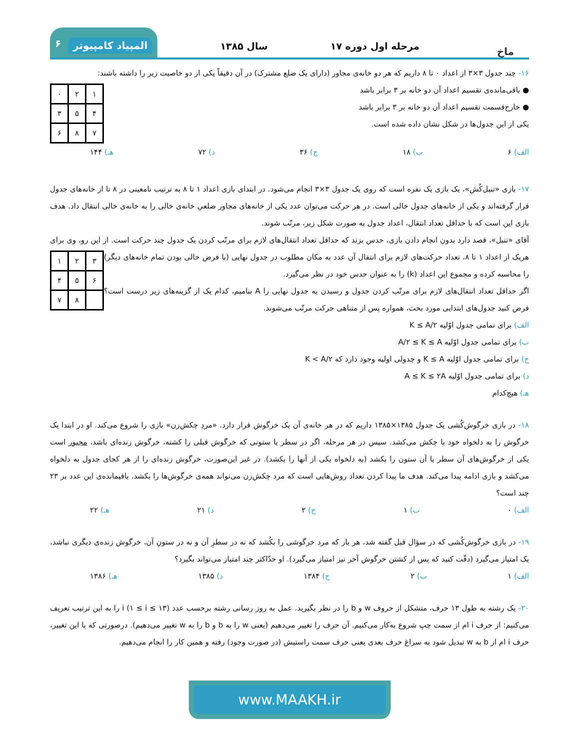ماخ
مرحله اول دوره ۱۷
سال ۱۳۸۵
المپیاد کامپیوتر ۶
۱۶- چند جدول ۳×۳ از اعداد ۰ تا ۸ داریم که هر دو خانه‌ی مجاور (دارای یک ضلع مشترک) در آن دقیقاً یکی از دو خاصیت زیر را داشته باشند:
| ۱ | ۲ | ۰ |
| ۴ | ۵ | ۳ |
| ۷ | ۸ | ۶ |
● باقی‌مانده‌ی تقسیم اعداد آن دو خانه بر ۳ برابر باشد
● خارج‌قسمت تقسیم اعداد آن دو خانه بر ۳ برابر باشد
یکی از این جدول‌ها در شکل نشان داده شده است.
الف) ۶ ب) ۱۸ ج) ۳۶ د) ۷۲ هـ) ۱۴۴
۱۷- بازی «تنبل‌کُش»، یک بازی یک نفره است که روی یک جدول ۳×۳ انجام می‌شود. در ابتدای بازی اعداد ۱ تا ۸ به ترتیب نامعینی در ۸ تا از خانه‌های جدول قرار گرفته‌اند و یکی از خانه‌های جدول خالی است. در هر حرکت می‌توان عدد یکی از خانه‌های مجاور ضلعیِ خانه‌ی خالی را به خانه‌ی خالی انتقال داد. هدف بازی این است که با حداقل تعداد انتقال، اعداد جدول به صورت شکل زیر، مرتّب شوند.
آقای «تنبل»، قصد دارد بدون انجام دادن بازی، حدس بزند که حداقل تعداد انتقال‌های لازم برای مرتّب کردن یک جدول چند حرکت است. از این رو، وی برای هریک از اعداد ۱ تا ۸، تعداد حرکت‌های لازم برای انتقال آن عدد به مکان مطلوب در جدول نهایی (با فرض خالی بودن تمام
| ۳ | ۲ | ۱ |
| ۶ | ۵ | ۴ |
| | ۸ | ۷ |
خانه‌های دیگر) را محاسبه کرده و مجموع این اعداد (k) را به عنوان حدس خود در نظر می‌گیرد.
اگر حداقل تعداد انتقال‌های لازم برای مرتّب کردن جدول و رسیدن به جدول نهایی را A بنامیم، کدام یک از گزینه‌های زیر درست است؟ فرض کنید جدول‌های ابتدایی مورد بحث، همواره پس از متناهی حرکت مرتّب می‌شوند.
الف) برای تمامی جدول اوّلیه K ≤ A/۲
ب) برای تمامی جدول اوّلیه A/۲ ≤ K ≤ A
ج) برای تمامی جدول اوّلیه K ≤ A و جدولی اولیه وجود دارد که K < A/۲
د) برای تمامی جدول اوّلیه A ≤ K ≤ ۲A
هـ) هیچ‌کدام
۱۸- در بازی خرگوش‌کُشی یک جدول ۱۳۸۵×۱۳۸۵ داریم که در هر خانه‌ی آن یک خرگوش قرار دارد. «مردِ چکش‌زن» بازی را شروع می‌کند. او در ابتدا یک خرگوش را به دلخواه خود با چکش می‌کشد. سپس در هر مرحله، اگر در سطر یا ستونی که خرگوش قبلی را کشته، خرگوش زنده‌ای باشد، مجبور است یکی از خرگوش‌های آن سطر یا آن ستون را بکشد (به دلخواه یکی از آنها را بکشد). در غیر این‌صورت، خرگوش زنده‌ای را از هر کجای جدول به دلخواه می‌کشد و بازی ادامه پیدا می‌کند. هدف ما پیدا کردن تعداد روش‌هایی است که مرد چکش‌زن می‌تواند همه‌ی خرگوش‌ها را بکشد. باقیمانده‌ی این عدد بر ۲۳ چند است؟
الف) ۰ ب) ۱ ج) ۲ د) ۲۱ هـ) ۲۲
۱۹- در بازی خرگوش‌کُشی که در سؤال قبل گفته شد، هر بار که مرد خرگوشی را بکُشد که نه در سطرِ آن و نه در ستونِ آن، خرگوش زنده‌ی دیگری نباشد، یک امتیاز می‌گیرد (دقّت کنید که پس از کشتن خرگوش آخر نیز امتیاز می‌گیرد). او حدّاکثر چند امتیاز می‌تواند بگیرد؟
الف) ۱ ب) ۲ ج) ۱۳۸۴ د) ۱۳۸۵ هـ) ۱۳۸۶
۲۰- یک رشته به طول ۱۳ حرف، متشکل از حروف w و b را در نظر بگیرید. عمل به روز رسانی رشته برحسب عدد i (۱ ≤ i ≤ ۱۳) را به این ترتیب تعریف می‌کنیم: از حرف i ام از سمت چپ شروع به‌کار می‌کنیم. آن حرف را تغییر می‌دهیم (یعنی w را به b و b را به w تغییر می‌دهیم). درصورتی که با این تغییر، حرف i ام از b به w تبدیل شود به سراغ حرف بعدی یعنی حرف سمت راستیش (در صورت وجود) رفته و همین کار را انجام می‌دهیم.
www.MAAKH.ir